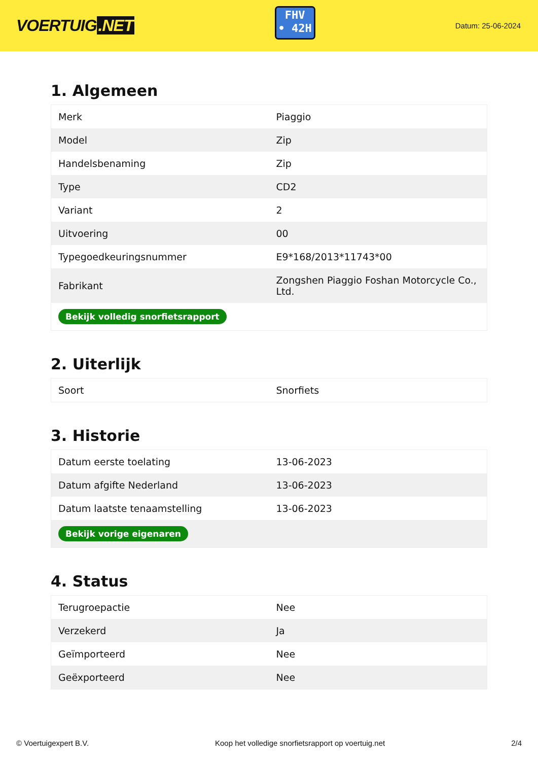VOERTUIG.NET
FHV
• 42H
Datum: 25-06-2024
1. Algemeen
| Merk | Piaggio |
| Model | Zip |
| Handelsbenaming | Zip |
| Type | CD2 |
| Variant | 2 |
| Uitvoering | 00 |
| Typegoedkeuringsnummer | E9*168/2013*11743*00 |
| Fabrikant | Zongshen Piaggio Foshan Motorcycle Co., Ltd. |
| Bekijk volledig snorfietsrapport | |
2. Uiterlijk
| Soort | Snorfiets |
3. Historie
| Datum eerste toelating | 13-06-2023 |
| Datum afgifte Nederland | 13-06-2023 |
| Datum laatste tenaamstelling | 13-06-2023 |
| Bekijk vorige eigenaren | |
4. Status
| Terugroepactie | Nee |
| Verzekerd | Ja |
| Geïmporteerd | Nee |
| Geëxporteerd | Nee |
© Voertuigexpert B.V. Koop het volledige snorfietsrapport op voertuig.net 2/4